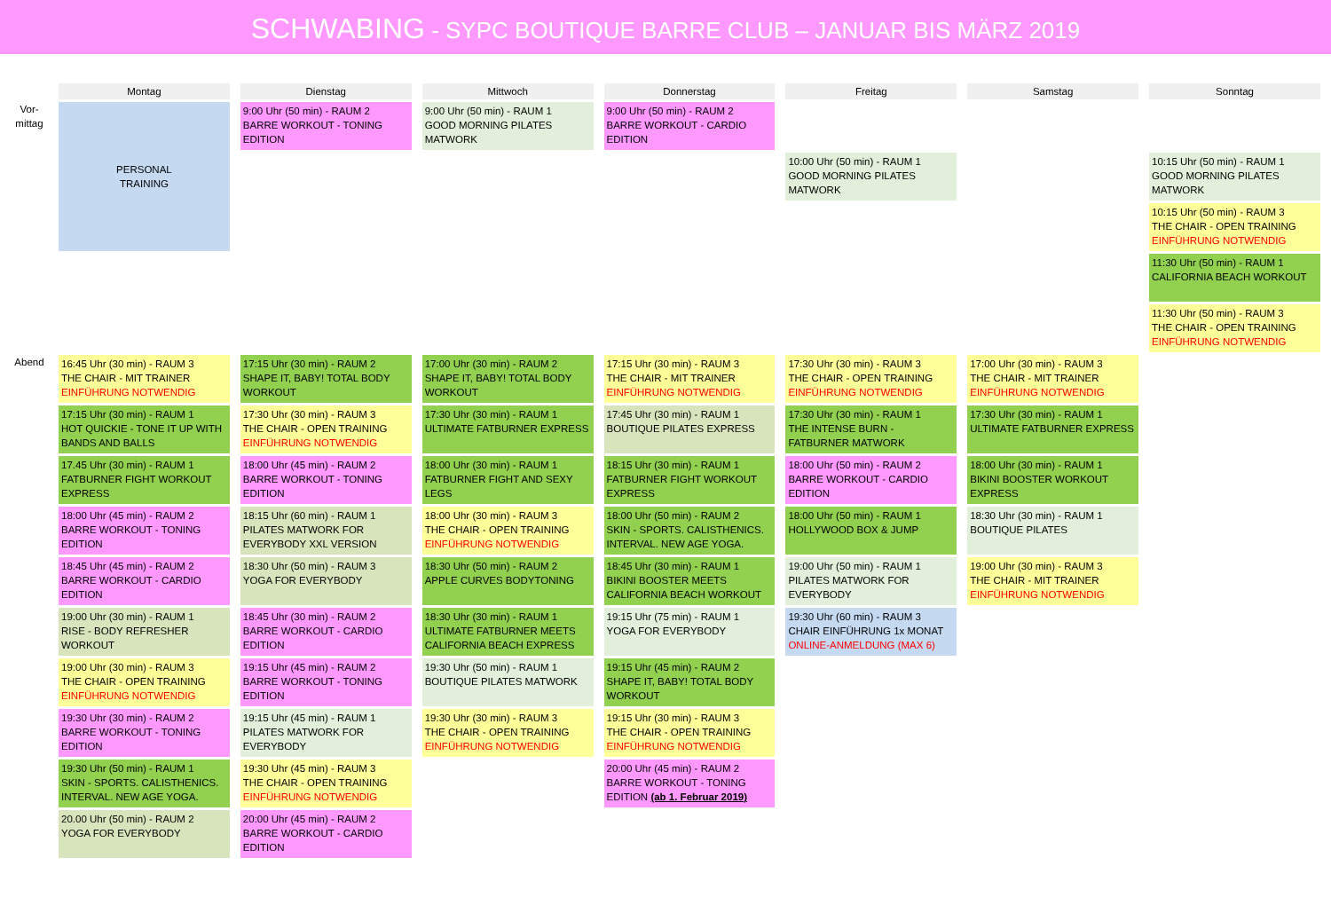SCHWABING - SYPC BOUTIQUE BARRE CLUB – JANUAR BIS MÄRZ 2019
| | Montag | Dienstag | Mittwoch | Donnerstag | Freitag | Samstag | Sonntag |
| --- | --- | --- | --- | --- | --- | --- | --- |
| Vor- mittag | PERSONAL TRAINING | 9:00 Uhr (50 min) - RAUM 2 BARRE WORKOUT - TONING EDITION | 9:00 Uhr (50 min) - RAUM 1 GOOD MORNING PILATES MATWORK | 9:00 Uhr (50 min) - RAUM 2 BARRE WORKOUT - CARDIO EDITION | | | |
| | | | | | 10:00 Uhr (50 min) - RAUM 1 GOOD MORNING PILATES MATWORK | | 10:15 Uhr (50 min) - RAUM 1 GOOD MORNING PILATES MATWORK |
| | | | | | | | 10:15 Uhr (50 min) - RAUM 3 THE CHAIR - OPEN TRAINING EINFÜHRUNG NOTWENDIG |
| | | | | | | | 11:30 Uhr (50 min) - RAUM 1 CALIFORNIA BEACH WORKOUT |
| | | | | | | | 11:30 Uhr (50 min) - RAUM 3 THE CHAIR - OPEN TRAINING EINFÜHRUNG NOTWENDIG |
| Abend | 16:45 Uhr (30 min) - RAUM 3 THE CHAIR - MIT TRAINER EINFÜHRUNG NOTWENDIG | 17:15 Uhr (30 min) - RAUM 2 SHAPE IT, BABY! TOTAL BODY WORKOUT | 17:00 Uhr (30 min) - RAUM 2 SHAPE IT, BABY! TOTAL BODY WORKOUT | 17:15 Uhr (30 min) - RAUM 3 THE CHAIR - MIT TRAINER EINFÜHRUNG NOTWENDIG | 17:30 Uhr (30 min) - RAUM 3 THE CHAIR - OPEN TRAINING EINFÜHRUNG NOTWENDIG | 17:00 Uhr (30 min) - RAUM 3 THE CHAIR - MIT TRAINER EINFÜHRUNG NOTWENDIG | |
| | 17:15 Uhr (30 min) - RAUM 1 HOT QUICKIE - TONE IT UP WITH BANDS AND BALLS | 17:30 Uhr (30 min) - RAUM 3 THE CHAIR - OPEN TRAINING EINFÜHRUNG NOTWENDIG | 17:30 Uhr (30 min) - RAUM 1 ULTIMATE FATBURNER EXPRESS | 17:45 Uhr (30 min) - RAUM 1 BOUTIQUE PILATES EXPRESS | 17:30 Uhr (30 min) - RAUM 1 THE INTENSE BURN - FATBURNER MATWORK | 17:30 Uhr (30 min) - RAUM 1 ULTIMATE FATBURNER EXPRESS | |
| | 17.45 Uhr (30 min) - RAUM 1 FATBURNER FIGHT WORKOUT EXPRESS | 18:00 Uhr (45 min) - RAUM 2 BARRE WORKOUT - TONING EDITION | 18:00 Uhr (30 min) - RAUM 1 FATBURNER FIGHT AND SEXY LEGS | 18:15 Uhr (30 min) - RAUM 1 FATBURNER FIGHT WORKOUT EXPRESS | 18:00 Uhr (50 min) - RAUM 2 BARRE WORKOUT - CARDIO EDITION | 18:00 Uhr (30 min) - RAUM 1 BIKINI BOOSTER WORKOUT EXPRESS | |
| | 18:00 Uhr (45 min) - RAUM 2 BARRE WORKOUT - TONING EDITION | 18:15 Uhr (60 min) - RAUM 1 PILATES MATWORK FOR EVERYBODY XXL VERSION | 18:00 Uhr (30 min) - RAUM 3 THE CHAIR - OPEN TRAINING EINFÜHRUNG NOTWENDIG | 18:00 Uhr (50 min) - RAUM 2 SKIN - SPORTS. CALISTHENICS. INTERVAL. NEW AGE YOGA. | 18:00 Uhr (50 min) - RAUM 1 HOLLYWOOD BOX & JUMP | 18:30 Uhr (30 min) - RAUM 1 BOUTIQUE PILATES | |
| | 18:45 Uhr (45 min) - RAUM 2 BARRE WORKOUT - CARDIO EDITION | 18:30 Uhr (50 min) - RAUM 3 YOGA FOR EVERYBODY | 18:30 Uhr (50 min) - RAUM 2 APPLE CURVES BODYTONING | 18:45 Uhr (30 min) - RAUM 1 BIKINI BOOSTER MEETS CALIFORNIA BEACH WORKOUT | 19:00 Uhr (50 min) - RAUM 1 PILATES MATWORK FOR EVERYBODY | 19:00 Uhr (30 min) - RAUM 3 THE CHAIR - MIT TRAINER EINFÜHRUNG NOTWENDIG | |
| | 19:00 Uhr (30 min) - RAUM 1 RISE - BODY REFRESHER WORKOUT | 18:45 Uhr (30 min) - RAUM 2 BARRE WORKOUT - CARDIO EDITION | 18:30 Uhr (30 min) - RAUM 1 ULTIMATE FATBURNER MEETS CALIFORNIA BEACH EXPRESS | 19:15 Uhr (75 min) - RAUM 1 YOGA FOR EVERYBODY | 19:30 Uhr (60 min) - RAUM 3 CHAIR EINFÜHRUNG 1x MONAT ONLINE-ANMELDUNG (MAX 6) | | |
| | 19:00 Uhr (30 min) - RAUM 3 THE CHAIR - OPEN TRAINING EINFÜHRUNG NOTWENDIG | 19:15 Uhr (45 min) - RAUM 2 BARRE WORKOUT - TONING EDITION | 19:30 Uhr (50 min) - RAUM 1 BOUTIQUE PILATES MATWORK | 19:15 Uhr (45 min) - RAUM 2 SHAPE IT, BABY! TOTAL BODY WORKOUT | | | |
| | 19:30 Uhr (30 min) - RAUM 2 BARRE WORKOUT - TONING EDITION | 19:15 Uhr (45 min) - RAUM 1 PILATES MATWORK FOR EVERYBODY | 19:30 Uhr (30 min) - RAUM 3 THE CHAIR - OPEN TRAINING EINFÜHRUNG NOTWENDIG | 19:15 Uhr (30 min) - RAUM 3 THE CHAIR - OPEN TRAINING EINFÜHRUNG NOTWENDIG | | | |
| | 19:30 Uhr (50 min) - RAUM 1 SKIN - SPORTS. CALISTHENICS. INTERVAL. NEW AGE YOGA. | 19:30 Uhr (45 min) - RAUM 3 THE CHAIR - OPEN TRAINING EINFÜHRUNG NOTWENDIG | | 20:00 Uhr (45 min) - RAUM 2 BARRE WORKOUT - TONING EDITION (ab 1. Februar 2019) | | | |
| | 20.00 Uhr (50 min) - RAUM 2 YOGA FOR EVERYBODY | 20:00 Uhr (45 min) - RAUM 2 BARRE WORKOUT - CARDIO EDITION | | | | | |